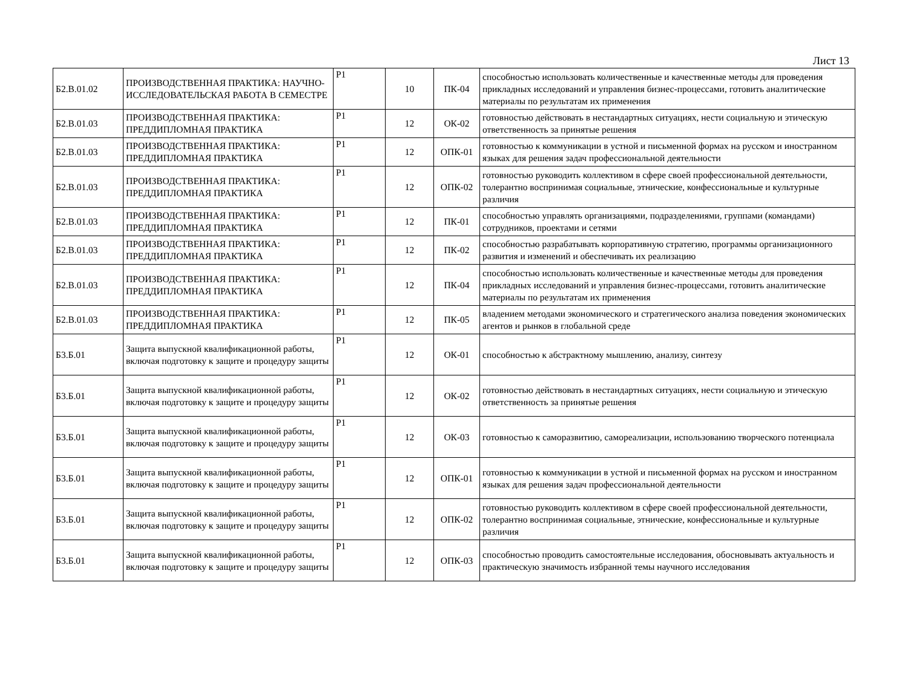Лист 13
| Б2.В.01.02 | ПРОИЗВОДСТВЕННАЯ ПРАКТИКА: НАУЧНО-ИССЛЕДОВАТЕЛЬСКАЯ РАБОТА В СЕМЕСТРЕ | Р1 | 10 | ПК-04 | способностью использовать количественные и качественные методы для проведения прикладных исследований и управления бизнес-процессами, готовить аналитические материалы по результатам их применения |
| Б2.В.01.03 | ПРОИЗВОДСТВЕННАЯ ПРАКТИКА: ПРЕДДИПЛОМНАЯ ПРАКТИКА | Р1 | 12 | ОК-02 | готовностью действовать в нестандартных ситуациях, нести социальную и этическую ответственность за принятые решения |
| Б2.В.01.03 | ПРОИЗВОДСТВЕННАЯ ПРАКТИКА: ПРЕДДИПЛОМНАЯ ПРАКТИКА | Р1 | 12 | ОПК-01 | готовностью к коммуникации в устной и письменной формах на русском и иностранном языках для решения задач профессиональной деятельности |
| Б2.В.01.03 | ПРОИЗВОДСТВЕННАЯ ПРАКТИКА: ПРЕДДИПЛОМНАЯ ПРАКТИКА | Р1 | 12 | ОПК-02 | готовностью руководить коллективом в сфере своей профессиональной деятельности, толерантно воспринимая социальные, этнические, конфессиональные и культурные различия |
| Б2.В.01.03 | ПРОИЗВОДСТВЕННАЯ ПРАКТИКА: ПРЕДДИПЛОМНАЯ ПРАКТИКА | Р1 | 12 | ПК-01 | способностью управлять организациями, подразделениями, группами (командами) сотрудников, проектами и сетями |
| Б2.В.01.03 | ПРОИЗВОДСТВЕННАЯ ПРАКТИКА: ПРЕДДИПЛОМНАЯ ПРАКТИКА | Р1 | 12 | ПК-02 | способностью разрабатывать корпоративную стратегию, программы организационного развития и изменений и обеспечивать их реализацию |
| Б2.В.01.03 | ПРОИЗВОДСТВЕННАЯ ПРАКТИКА: ПРЕДДИПЛОМНАЯ ПРАКТИКА | Р1 | 12 | ПК-04 | способностью использовать количественные и качественные методы для проведения прикладных исследований и управления бизнес-процессами, готовить аналитические материалы по результатам их применения |
| Б2.В.01.03 | ПРОИЗВОДСТВЕННАЯ ПРАКТИКА: ПРЕДДИПЛОМНАЯ ПРАКТИКА | Р1 | 12 | ПК-05 | владением методами экономического и стратегического анализа поведения экономических агентов и рынков в глобальной среде |
| Б3.Б.01 | Защита выпускной квалификационной работы, включая подготовку к защите и процедуру защиты | Р1 | 12 | ОК-01 | способностью к абстрактному мышлению, анализу, синтезу |
| Б3.Б.01 | Защита выпускной квалификационной работы, включая подготовку к защите и процедуру защиты | Р1 | 12 | ОК-02 | готовностью действовать в нестандартных ситуациях, нести социальную и этическую ответственность за принятые решения |
| Б3.Б.01 | Защита выпускной квалификационной работы, включая подготовку к защите и процедуру защиты | Р1 | 12 | ОК-03 | готовностью к саморазвитию, самореализации, использованию творческого потенциала |
| Б3.Б.01 | Защита выпускной квалификационной работы, включая подготовку к защите и процедуру защиты | Р1 | 12 | ОПК-01 | готовностью к коммуникации в устной и письменной формах на русском и иностранном языках для решения задач профессиональной деятельности |
| Б3.Б.01 | Защита выпускной квалификационной работы, включая подготовку к защите и процедуру защиты | Р1 | 12 | ОПК-02 | готовностью руководить коллективом в сфере своей профессиональной деятельности, толерантно воспринимая социальные, этнические, конфессиональные и культурные различия |
| Б3.Б.01 | Защита выпускной квалификационной работы, включая подготовку к защите и процедуру защиты | Р1 | 12 | ОПК-03 | способностью проводить самостоятельные исследования, обосновывать актуальность и практическую значимость избранной темы научного исследования |